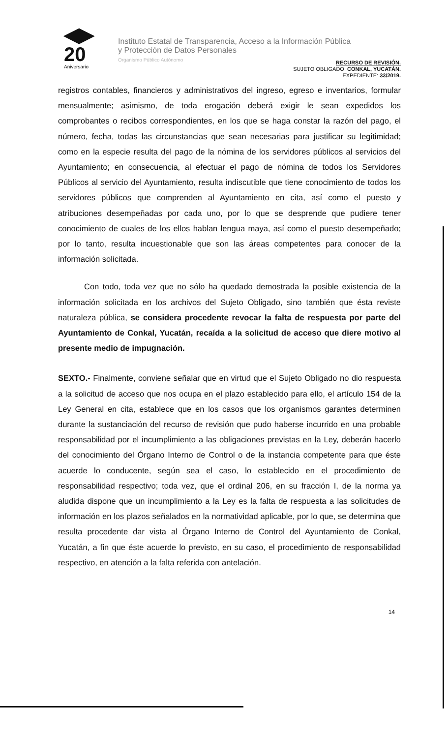◀▶ 20
Aniversario
Instituto Estatal de Transparencia, Acceso a la Información Pública
y Protección de Datos Personales
Organismo Público Autónomo
RECURSO DE REVISIÓN.
SUJETO OBLIGADO: CONKAL, YUCATÁN.
EXPEDIENTE: 33/2019.
registros contables, financieros y administrativos del ingreso, egreso e inventarios, formular mensualmente; asimismo, de toda erogación deberá exigir le sean expedidos los comprobantes o recibos correspondientes, en los que se haga constar la razón del pago, el número, fecha, todas las circunstancias que sean necesarias para justificar su legitimidad; como en la especie resulta del pago de la nómina de los servidores públicos al servicios del Ayuntamiento; en consecuencia, al efectuar el pago de nómina de todos los Servidores Públicos al servicio del Ayuntamiento, resulta indiscutible que tiene conocimiento de todos los servidores públicos que comprenden al Ayuntamiento en cita, así como el puesto y atribuciones desempeñadas por cada uno, por lo que se desprende que pudiere tener conocimiento de cuales de los ellos hablan lengua maya, así como el puesto desempeñado; por lo tanto, resulta incuestionable que son las áreas competentes para conocer de la información solicitada.
Con todo, toda vez que no sólo ha quedado demostrada la posible existencia de la información solicitada en los archivos del Sujeto Obligado, sino también que ésta reviste naturaleza pública, se considera procedente revocar la falta de respuesta por parte del Ayuntamiento de Conkal, Yucatán, recaída a la solicitud de acceso que diere motivo al presente medio de impugnación.
SEXTO.- Finalmente, conviene señalar que en virtud que el Sujeto Obligado no dio respuesta a la solicitud de acceso que nos ocupa en el plazo establecido para ello, el artículo 154 de la Ley General en cita, establece que en los casos que los organismos garantes determinen durante la sustanciación del recurso de revisión que pudo haberse incurrido en una probable responsabilidad por el incumplimiento a las obligaciones previstas en la Ley, deberán hacerlo del conocimiento del Órgano Interno de Control o de la instancia competente para que éste acuerde lo conducente, según sea el caso, lo establecido en el procedimiento de responsabilidad respectivo; toda vez, que el ordinal 206, en su fracción I, de la norma ya aludida dispone que un incumplimiento a la Ley es la falta de respuesta a las solicitudes de información en los plazos señalados en la normatividad aplicable, por lo que, se determina que resulta procedente dar vista al Órgano Interno de Control del Ayuntamiento de Conkal, Yucatán, a fin que éste acuerde lo previsto, en su caso, el procedimiento de responsabilidad respectivo, en atención a la falta referida con antelación.
14